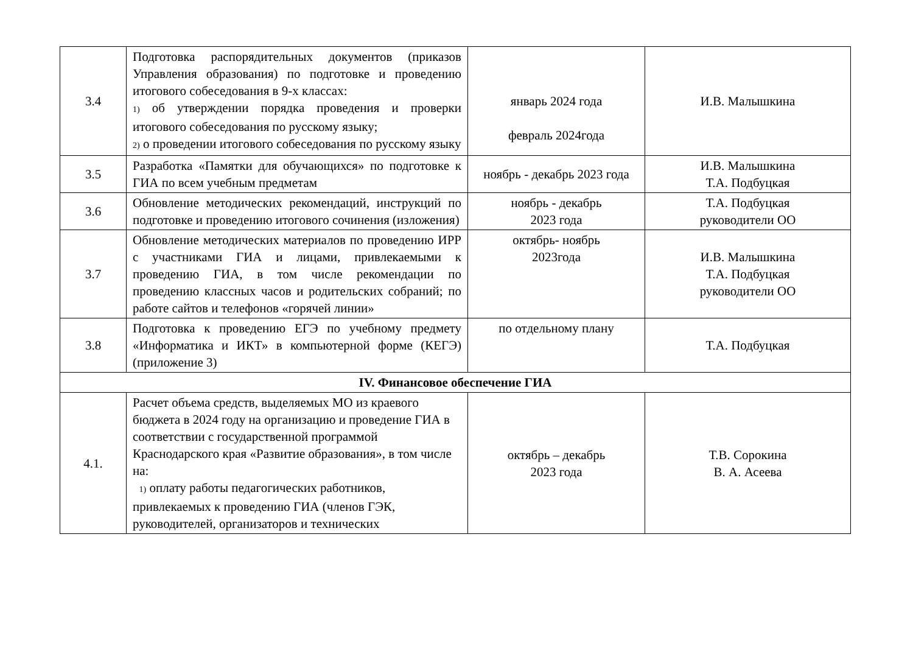| 3.4 | Подготовка распорядительных документов (приказов Управления образования) по подготовке и проведению итогового собеседования в 9-х классах: 1) об утверждении порядка проведения и проверки итогового собеседования по русскому языку; 2) о проведении итогового собеседования по русскому языку | январь 2024 года февраль 2024года | И.В. Малышкина |
| 3.5 | Разработка «Памятки для обучающихся» по подготовке к ГИА по всем учебным предметам | ноябрь - декабрь 2023 года | И.В. Малышкина Т.А. Подбуцкая |
| 3.6 | Обновление методических рекомендаций, инструкций по подготовке и проведению итогового сочинения (изложения) | ноябрь - декабрь 2023 года | Т.А. Подбуцкая руководители ОО |
| 3.7 | Обновление методических материалов по проведению ИРР с участниками ГИА и лицами, привлекаемыми к проведению ГИА, в том числе рекомендации по проведению классных часов и родительских собраний; по работе сайтов и телефонов «горячей линии» | октябрь- ноябрь 2023года | И.В. Малышкина Т.А. Подбуцкая руководители ОО |
| 3.8 | Подготовка к проведению ЕГЭ по учебному предмету «Информатика и ИКТ» в компьютерной форме (КЕГЭ) (приложение 3) | по отдельному плану | Т.А. Подбуцкая |
| IV. Финансовое обеспечение ГИА | | | |
| 4.1. | Расчет объема средств, выделяемых МО из краевого бюджета в 2024 году на организацию и проведение ГИА в соответствии с государственной программой Краснодарского края «Развитие образования», в том числе на: 1) оплату работы педагогических работников, привлекаемых к проведению ГИА (членов ГЭК, руководителей, организаторов и технических | октябрь – декабрь 2023 года | Т.В. Сорокина В. А. Асеева |